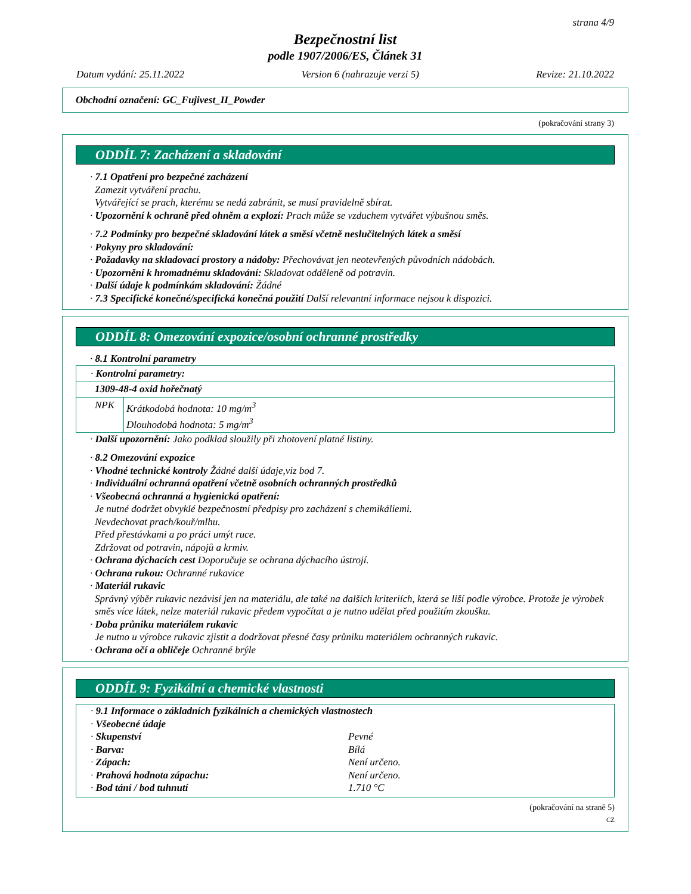strana 4/9
Bezpečnostní list
podle 1907/2006/ES, Článek 31
Datum vydání: 25.11.2022 Version 6 (nahrazuje verzi 5) Revize: 21.10.2022
Obchodní označení: GC_Fujivest_II_Powder
(pokračování strany 3)
ODDÍL 7: Zacházení a skladování
· 7.1 Opatření pro bezpečné zacházení
Zamezit vytváření prachu.
Vytvářející se prach, kterému se nedá zabránit, se musí pravidelně sbírat.
· Upozornění k ochraně před ohněm a explozí: Prach může se vzduchem vytvářet výbušnou směs.
· 7.2 Podmínky pro bezpečné skladování látek a směsí včetně neslučitelných látek a směsí
· Pokyny pro skladování:
· Požadavky na skladovací prostory a nádoby: Přechovávat jen neotevřených původních nádobách.
· Upozornění k hromadnému skladování: Skladovat odděleně od potravin.
· Další údaje k podmínkám skladování: Žádné
· 7.3 Specifické konečné/specifická konečná použití Další relevantní informace nejsou k dispozici.
ODDÍL 8: Omezování expozice/osobní ochranné prostředky
· 8.1 Kontrolní parametry
| · Kontrolní parametry: | |
| 1309-48-4 oxid hořečnatý | |
| NPK | Krátkodobá hodnota: 10 mg/m<sup>3</sup> Dlouhodobá hodnota: 5 mg/m<sup>3</sup> |
· Další upozornění: Jako podklad sloužily při zhotovení platné listiny.
· 8.2 Omezování expozice
· Vhodné technické kontroly Žádné další údaje,viz bod 7.
· Individuální ochranná opatření včetně osobních ochranných prostředků
· Všeobecná ochranná a hygienická opatření:
Je nutné dodržet obvyklé bezpečnostní předpisy pro zacházení s chemikáliemi.
Nevdechovat prach/kouř/mlhu.
Před přestávkami a po práci umýt ruce.
Zdržovat od potravin, nápojů a krmiv.
· Ochrana dýchacích cest Doporučuje se ochrana dýchacího ústrojí.
· Ochrana rukou: Ochranné rukavice
· Materiál rukavic
Správný výběr rukavic nezávisí jen na materiálu, ale také na dalších kriteriích, která se liší podle výrobce. Protože je výrobek směs více látek, nelze materiál rukavic předem vypočítat a je nutno udělat před použitím zkoušku.
· Doba průniku materiálem rukavic
Je nutno u výrobce rukavic zjistit a dodržovat přesné časy průniku materiálem ochranných rukavic.
· Ochrana očí a obličeje Ochranné brýle
ODDÍL 9: Fyzikální a chemické vlastnosti
· 9.1 Informace o základních fyzikálních a chemických vlastnostech
· Všeobecné údaje
· Skupenství Pevné
· Barva: Bílá
· Zápach: Není určeno.
· Prahová hodnota zápachu: Není určeno.
· Bod tání / bod tuhnutí 1.710 °C
(pokračování na straně 5)
CZ